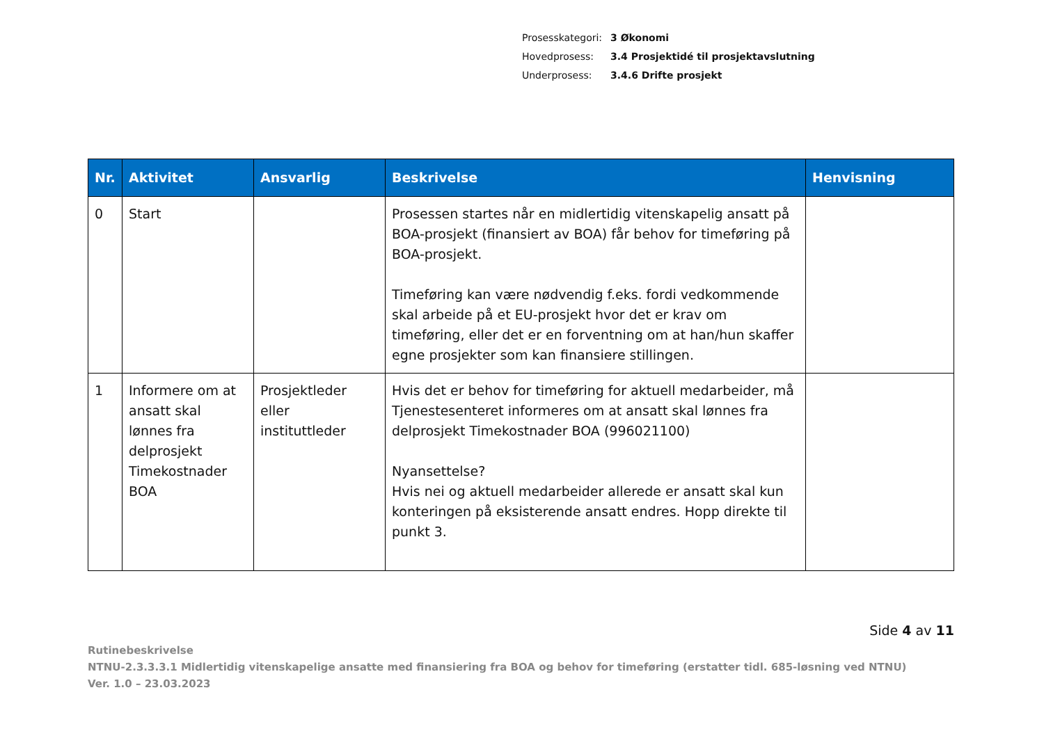| Prosesskategori: | 3 Økonomi |
| Hovedprosess: | 3.4 Prosjektidé til prosjektavslutning |
| Underprosess: | 3.4.6 Drifte prosjekt |
| Nr. | Aktivitet | Ansvarlig | Beskrivelse | Henvisning |
| --- | --- | --- | --- | --- |
| 0 | Start | | Prosessen startes når en midlertidig vitenskapelig ansatt på BOA-prosjekt (finansiert av BOA) får behov for timeføring på BOA-prosjekt. Timeføring kan være nødvendig f.eks. fordi vedkommende skal arbeide på et EU-prosjekt hvor det er krav om timeføring, eller det er en forventning om at han/hun skaffer egne prosjekter som kan finansiere stillingen. | |
| 1 | Informere om at ansatt skal lønnes fra delprosjekt Timekostnader BOA | Prosjektleder eller instituttleder | Hvis det er behov for timeføring for aktuell medarbeider, må Tjenestesenteret informeres om at ansatt skal lønnes fra delprosjekt Timekostnader BOA (996021100) Nyansettelse? Hvis nei og aktuell medarbeider allerede er ansatt skal kun konteringen på eksisterende ansatt endres. Hopp direkte til punkt 3. | |
Side 4 av 11
Rutinebeskrivelse
NTNU-2.3.3.3.1 Midlertidig vitenskapelige ansatte med finansiering fra BOA og behov for timeføring (erstatter tidl. 685-løsning ved NTNU)
Ver. 1.0 – 23.03.2023